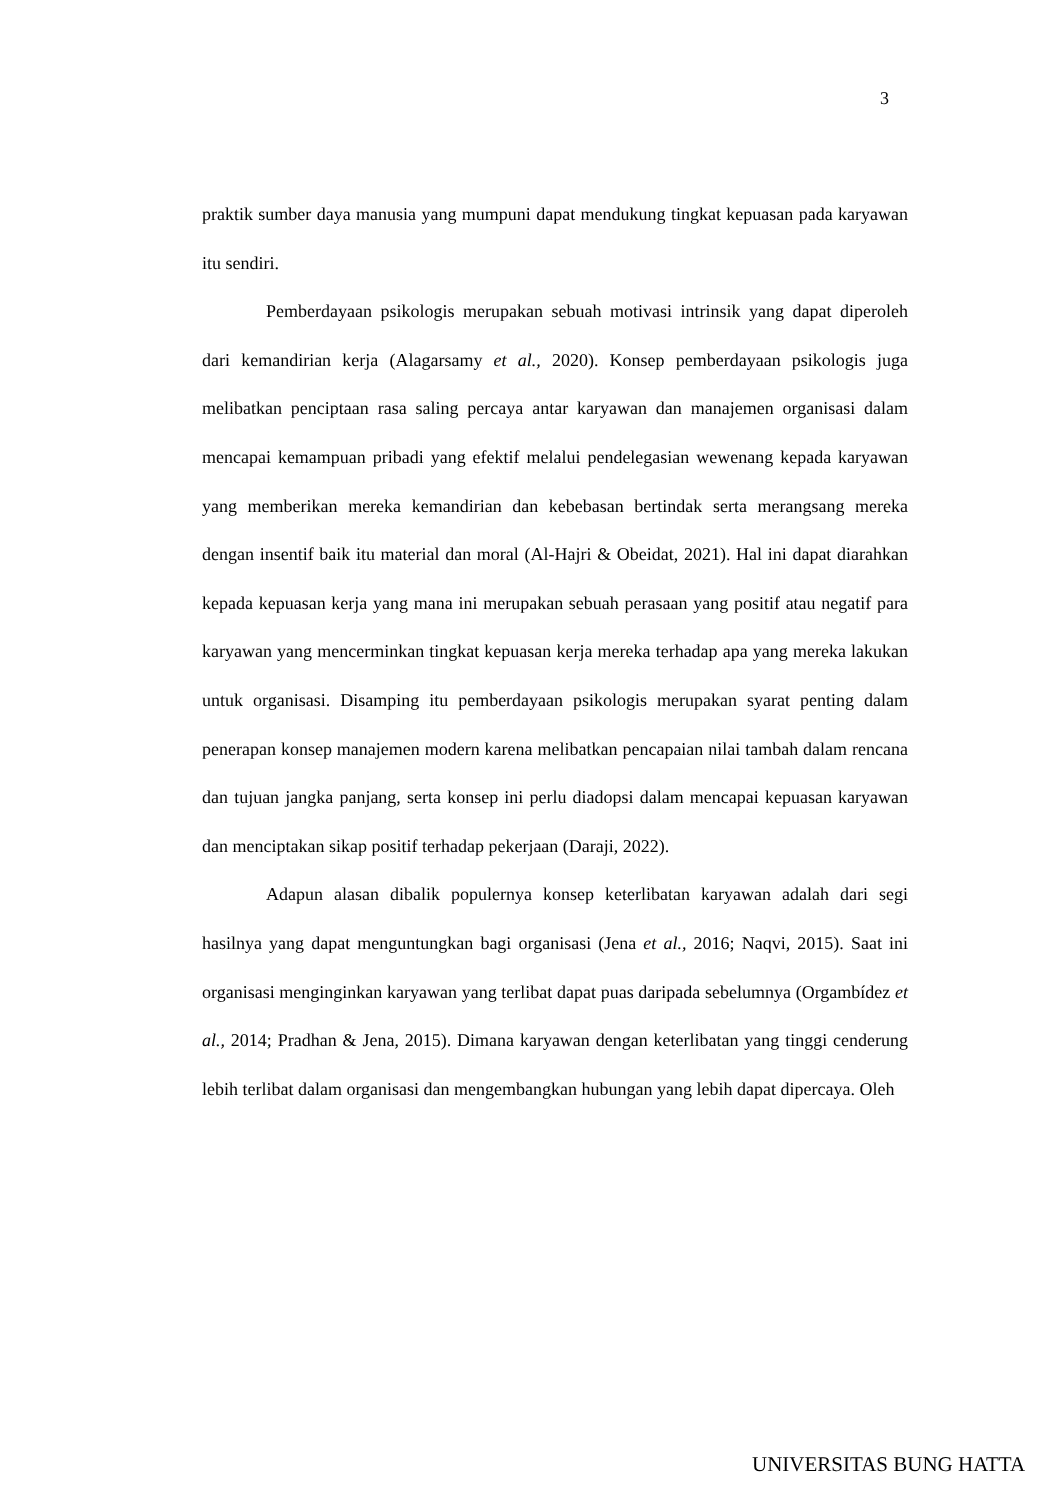3
praktik sumber daya manusia yang mumpuni dapat mendukung tingkat kepuasan pada karyawan itu sendiri.
Pemberdayaan psikologis merupakan sebuah motivasi intrinsik yang dapat diperoleh dari kemandirian kerja (Alagarsamy et al., 2020). Konsep pemberdayaan psikologis juga melibatkan penciptaan rasa saling percaya antar karyawan dan manajemen organisasi dalam mencapai kemampuan pribadi yang efektif melalui pendelegasian wewenang kepada karyawan yang memberikan mereka kemandirian dan kebebasan bertindak serta merangsang mereka dengan insentif baik itu material dan moral (Al-Hajri & Obeidat, 2021). Hal ini dapat diarahkan kepada kepuasan kerja yang mana ini merupakan sebuah perasaan yang positif atau negatif para karyawan yang mencerminkan tingkat kepuasan kerja mereka terhadap apa yang mereka lakukan untuk organisasi. Disamping itu pemberdayaan psikologis merupakan syarat penting dalam penerapan konsep manajemen modern karena melibatkan pencapaian nilai tambah dalam rencana dan tujuan jangka panjang, serta konsep ini perlu diadopsi dalam mencapai kepuasan karyawan dan menciptakan sikap positif terhadap pekerjaan (Daraji, 2022).
Adapun alasan dibalik populernya konsep keterlibatan karyawan adalah dari segi hasilnya yang dapat menguntungkan bagi organisasi (Jena et al., 2016; Naqvi, 2015). Saat ini organisasi menginginkan karyawan yang terlibat dapat puas daripada sebelumnya (Orgambídez et al., 2014; Pradhan & Jena, 2015). Dimana karyawan dengan keterlibatan yang tinggi cenderung lebih terlibat dalam organisasi dan mengembangkan hubungan yang lebih dapat dipercaya. Oleh
UNIVERSITAS BUNG HATTA